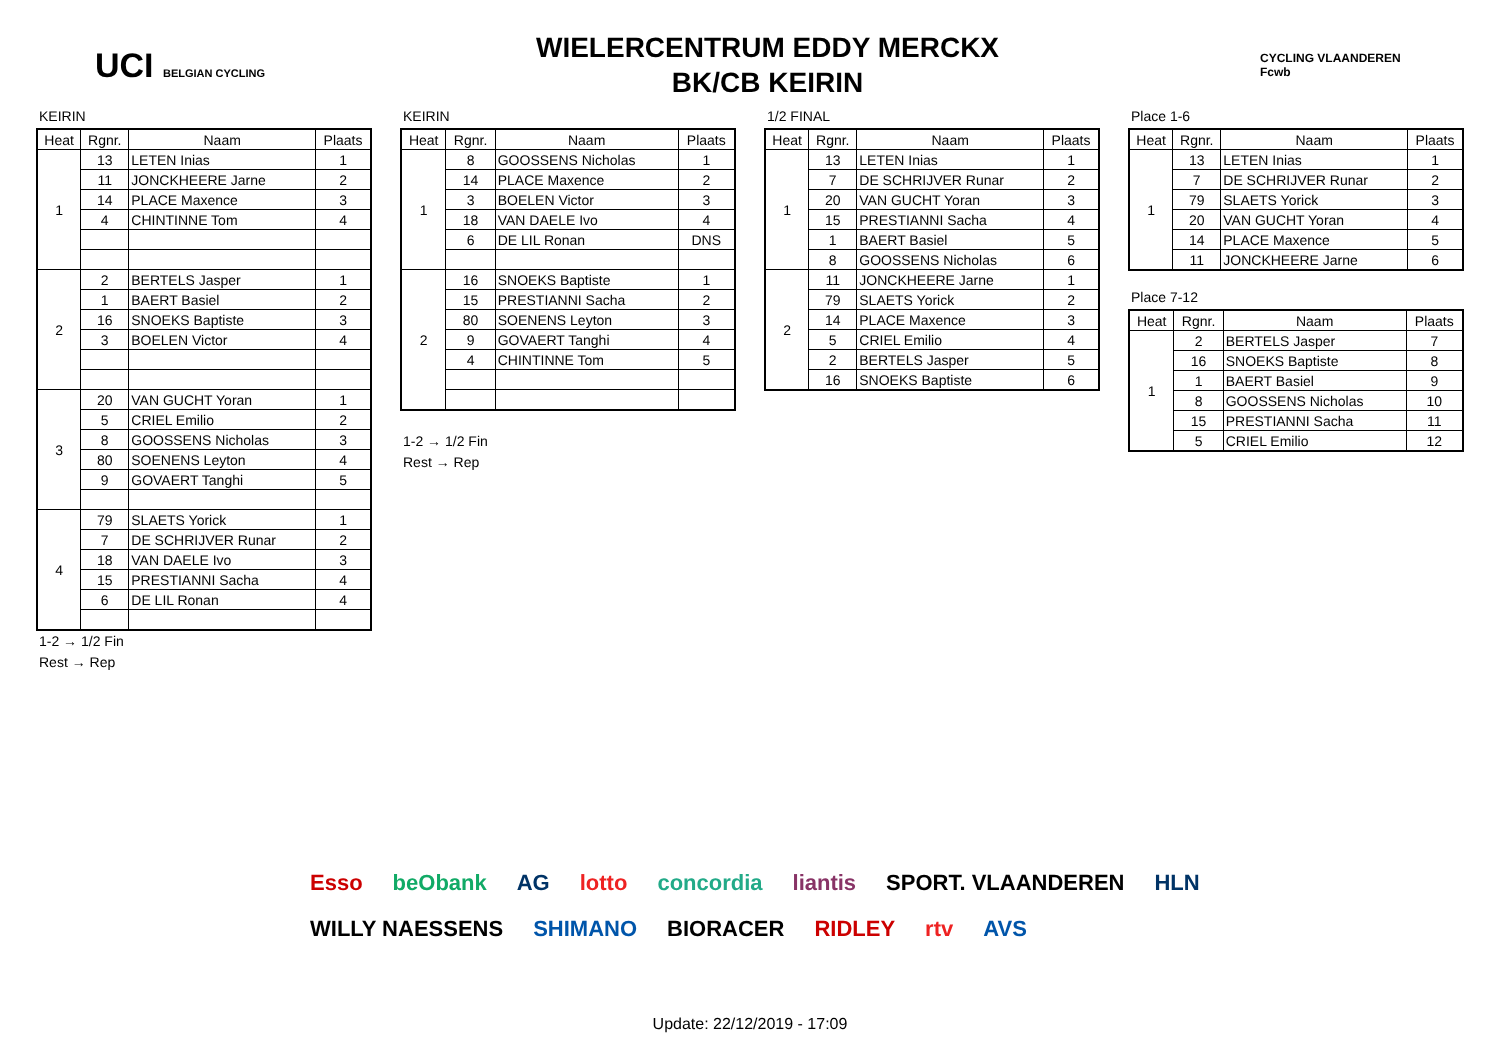UCI BELGIAN CYCLING
WIELERCENTRUM EDDY MERCKX
BK/CB KEIRIN
CYCLING VLAANDEREN Fcwb
KEIRIN
| Heat | Rgnr. | Naam | Plaats |
| --- | --- | --- | --- |
| 1 | 13 | LETEN Inias | 1 |
| | 11 | JONCKHEERE Jarne | 2 |
| | 14 | PLACE Maxence | 3 |
| | 4 | CHINTINNE Tom | 4 |
| 2 | 2 | BERTELS Jasper | 1 |
| | 1 | BAERT Basiel | 2 |
| | 16 | SNOEKS Baptiste | 3 |
| | 3 | BOELEN Victor | 4 |
| 3 | 20 | VAN GUCHT Yoran | 1 |
| | 5 | CRIEL Emilio | 2 |
| | 8 | GOOSSENS Nicholas | 3 |
| | 80 | SOENENS Leyton | 4 |
| | 9 | GOVAERT Tanghi | 5 |
| 4 | 79 | SLAETS Yorick | 1 |
| | 7 | DE SCHRIJVER Runar | 2 |
| | 18 | VAN DAELE Ivo | 3 |
| | 15 | PRESTIANNI Sacha | 4 |
| | 6 | DE LIL Ronan | 4 |
1-2 → 1/2 Fin
Rest → Rep
KEIRIN
| Heat | Rgnr. | Naam | Plaats |
| --- | --- | --- | --- |
| 1 | 8 | GOOSSENS Nicholas | 1 |
| | 14 | PLACE Maxence | 2 |
| | 3 | BOELEN Victor | 3 |
| | 18 | VAN DAELE Ivo | 4 |
| | 6 | DE LIL Ronan | DNS |
| 2 | 16 | SNOEKS Baptiste | 1 |
| | 15 | PRESTIANNI Sacha | 2 |
| | 80 | SOENENS Leyton | 3 |
| | 9 | GOVAERT Tanghi | 4 |
| | 4 | CHINTINNE Tom | 5 |
1-2 → 1/2 Fin
Rest → Rep
1/2 FINAL
| Heat | Rgnr. | Naam | Plaats |
| --- | --- | --- | --- |
| 1 | 13 | LETEN Inias | 1 |
| | 7 | DE SCHRIJVER Runar | 2 |
| | 20 | VAN GUCHT Yoran | 3 |
| | 15 | PRESTIANNI Sacha | 4 |
| | 1 | BAERT Basiel | 5 |
| | 8 | GOOSSENS Nicholas | 6 |
| 2 | 11 | JONCKHEERE Jarne | 1 |
| | 79 | SLAETS Yorick | 2 |
| | 14 | PLACE Maxence | 3 |
| | 5 | CRIEL Emilio | 4 |
| | 2 | BERTELS Jasper | 5 |
| | 16 | SNOEKS Baptiste | 6 |
Place 1-6
| Heat | Rgnr. | Naam | Plaats |
| --- | --- | --- | --- |
| 1 | 13 | LETEN Inias | 1 |
| | 7 | DE SCHRIJVER Runar | 2 |
| | 79 | SLAETS Yorick | 3 |
| | 20 | VAN GUCHT Yoran | 4 |
| | 14 | PLACE Maxence | 5 |
| | 11 | JONCKHEERE Jarne | 6 |
Place 7-12
| Heat | Rgnr. | Naam | Plaats |
| --- | --- | --- | --- |
| 1 | 2 | BERTELS Jasper | 7 |
| | 16 | SNOEKS Baptiste | 8 |
| | 1 | BAERT Basiel | 9 |
| | 8 | GOOSSENS Nicholas | 10 |
| | 15 | PRESTIANNI Sacha | 11 |
| | 5 | CRIEL Emilio | 12 |
Esso beObank AG lotto concordia liantis SPORT. VLAANDEREN HLN WILLY NAESSENS SHIMANO BIORACER RIDLEY rtv AVS
Update: 22/12/2019 - 17:09